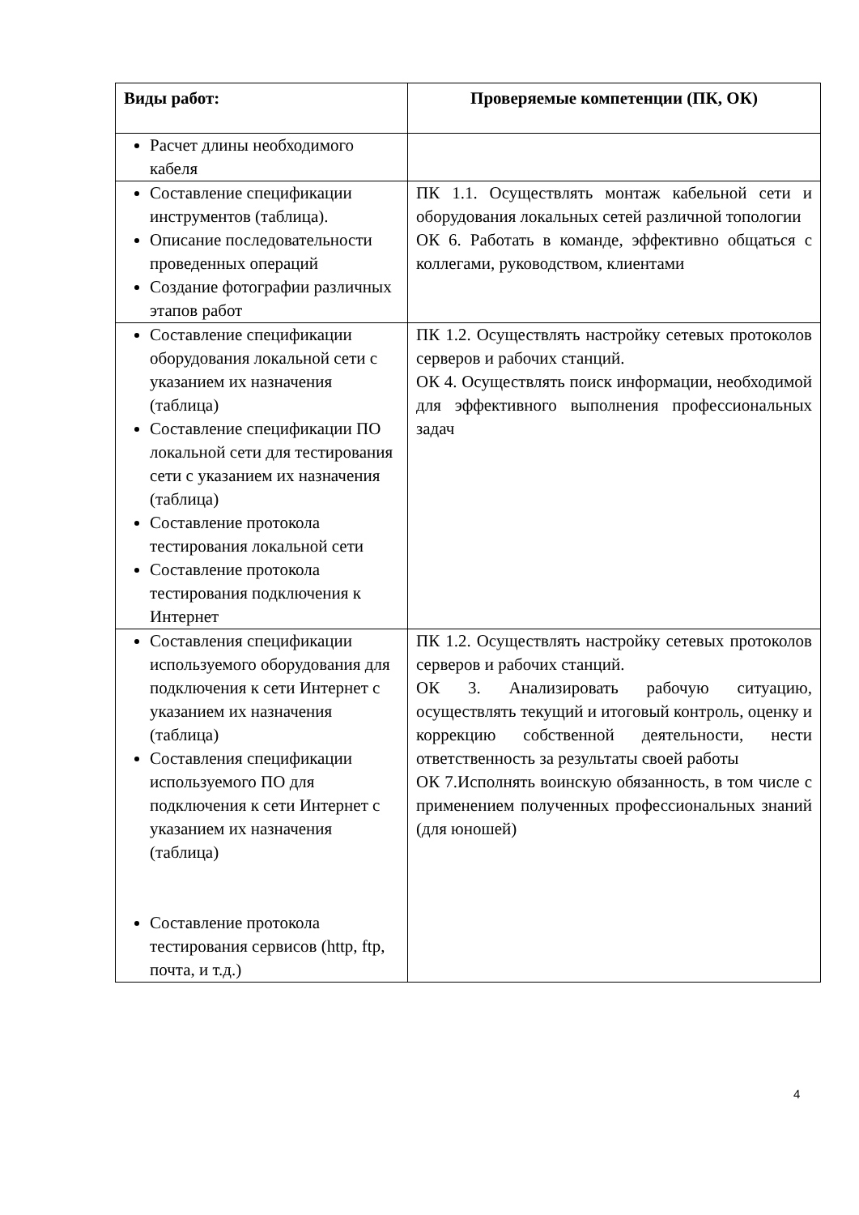| Виды работ: | Проверяемые компетенции (ПК, ОК) |
| --- | --- |
| Расчет длины необходимого кабеля | |
| Составление спецификации инструментов (таблица). Описание последовательности проведенных операций Создание фотографии различных этапов работ | ПК 1.1. Осуществлять монтаж кабельной сети и оборудования локальных сетей различной топологии ОК 6. Работать в команде, эффективно общаться с коллегами, руководством, клиентами |
| Составление спецификации оборудования локальной сети с указанием их назначения (таблица) Составление спецификации ПО локальной сети для тестирования сети с указанием их назначения (таблица) Составление протокола тестирования локальной сети Составление протокола тестирования подключения к Интернет | ПК 1.2. Осуществлять настройку сетевых протоколов серверов и рабочих станций. ОК 4. Осуществлять поиск информации, необходимой для эффективного выполнения профессиональных задач |
| Составления спецификации используемого оборудования для подключения к сети Интернет с указанием их назначения (таблица) Составления спецификации используемого ПО для подключения к сети Интернет с указанием их назначения (таблица) Составление протокола тестирования сервисов (http, ftp, почта, и т.д.) | ПК 1.2. Осуществлять настройку сетевых протоколов серверов и рабочих станций. ОК 3. Анализировать рабочую ситуацию, осуществлять текущий и итоговый контроль, оценку и коррекцию собственной деятельности, нести ответственность за результаты своей работы ОК 7.Исполнять воинскую обязанность, в том числе с применением полученных профессиональных знаний (для юношей) |
4